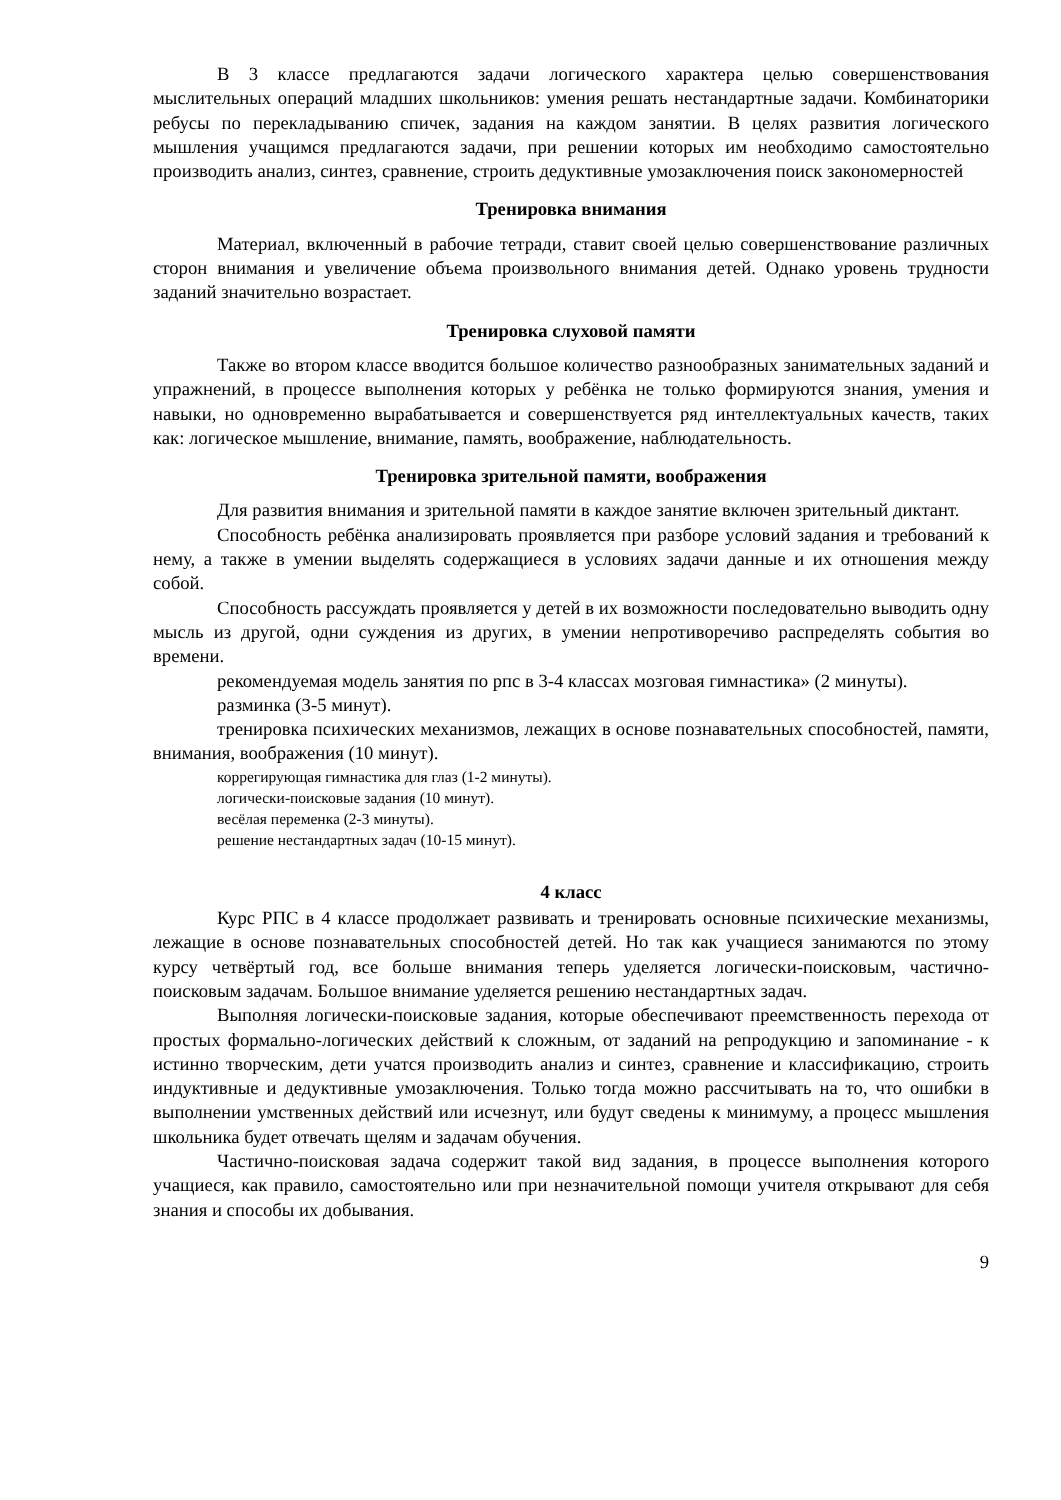В 3 классе предлагаются задачи логического характера целью совершенствования мыслительных операций младших школьников: умения решать нестандартные задачи. Комбинаторики ребусы по перекладыванию спичек, задания на каждом занятии. В целях развития логического мышления учащимся предлагаются задачи, при решении которых им необходимо самостоятельно производить анализ, синтез, сравнение, строить дедуктивные умозаключения поиск закономерностей
Тренировка внимания
Материал, включенный в рабочие тетради, ставит своей целью совершенствование различных сторон внимания и увеличение объема произвольного внимания детей. Однако уровень трудности заданий значительно возрастает.
Тренировка слуховой памяти
Также во втором классе вводится большое количество разнообразных занимательных заданий и упражнений, в процессе выполнения которых у ребёнка не только формируются знания, умения и навыки, но одновременно вырабатывается и совершенствуется ряд интеллектуальных качеств, таких как: логическое мышление, внимание, память, воображение, наблюдательность.
Тренировка зрительной памяти, воображения
Для развития внимания и зрительной памяти в каждое занятие включен зрительный диктант.
Способность ребёнка анализировать проявляется при разборе условий задания и требований к нему, а также в умении выделять содержащиеся в условиях задачи данные и их отношения между собой.
Способность рассуждать проявляется у детей в их возможности последовательно выводить одну мысль из другой, одни суждения из других, в умении непротиворечиво распределять события во времени.
рекомендуемая модель занятия по рпс в 3-4 классах мозговая гимнастика» (2 минуты).
разминка (3-5 минут).
тренировка психических механизмов, лежащих в основе познавательных способностей, памяти, внимания, воображения (10 минут).
коррегирующая гимнастика для глаз (1-2 минуты).
логически-поисковые задания (10 минут).
весёлая переменка (2-3 минуты).
решение нестандартных задач (10-15 минут).
4 класс
Курс РПС в 4 классе продолжает развивать и тренировать основные психические механизмы, лежащие в основе познавательных способностей детей. Но так как учащиеся занимаются по этому курсу четвёртый год, все больше внимания теперь уделяется логически-поисковым, частично-поисковым задачам. Большое внимание уделяется решению нестандартных задач.
Выполняя логически-поисковые задания, которые обеспечивают преемственность перехода от простых формально-логических действий к сложным, от заданий на репродукцию и запоминание - к истинно творческим, дети учатся производить анализ и синтез, сравнение и классификацию, строить индуктивные и дедуктивные умозаключения. Только тогда можно рассчитывать на то, что ошибки в выполнении умственных действий или исчезнут, или будут сведены к минимуму, а процесс мышления школьника будет отвечать щелям и задачам обучения.
Частично-поисковая задача содержит такой вид задания, в процессе выполнения которого учащиеся, как правило, самостоятельно или при незначительной помощи учителя открывают для себя знания и способы их добывания.
9